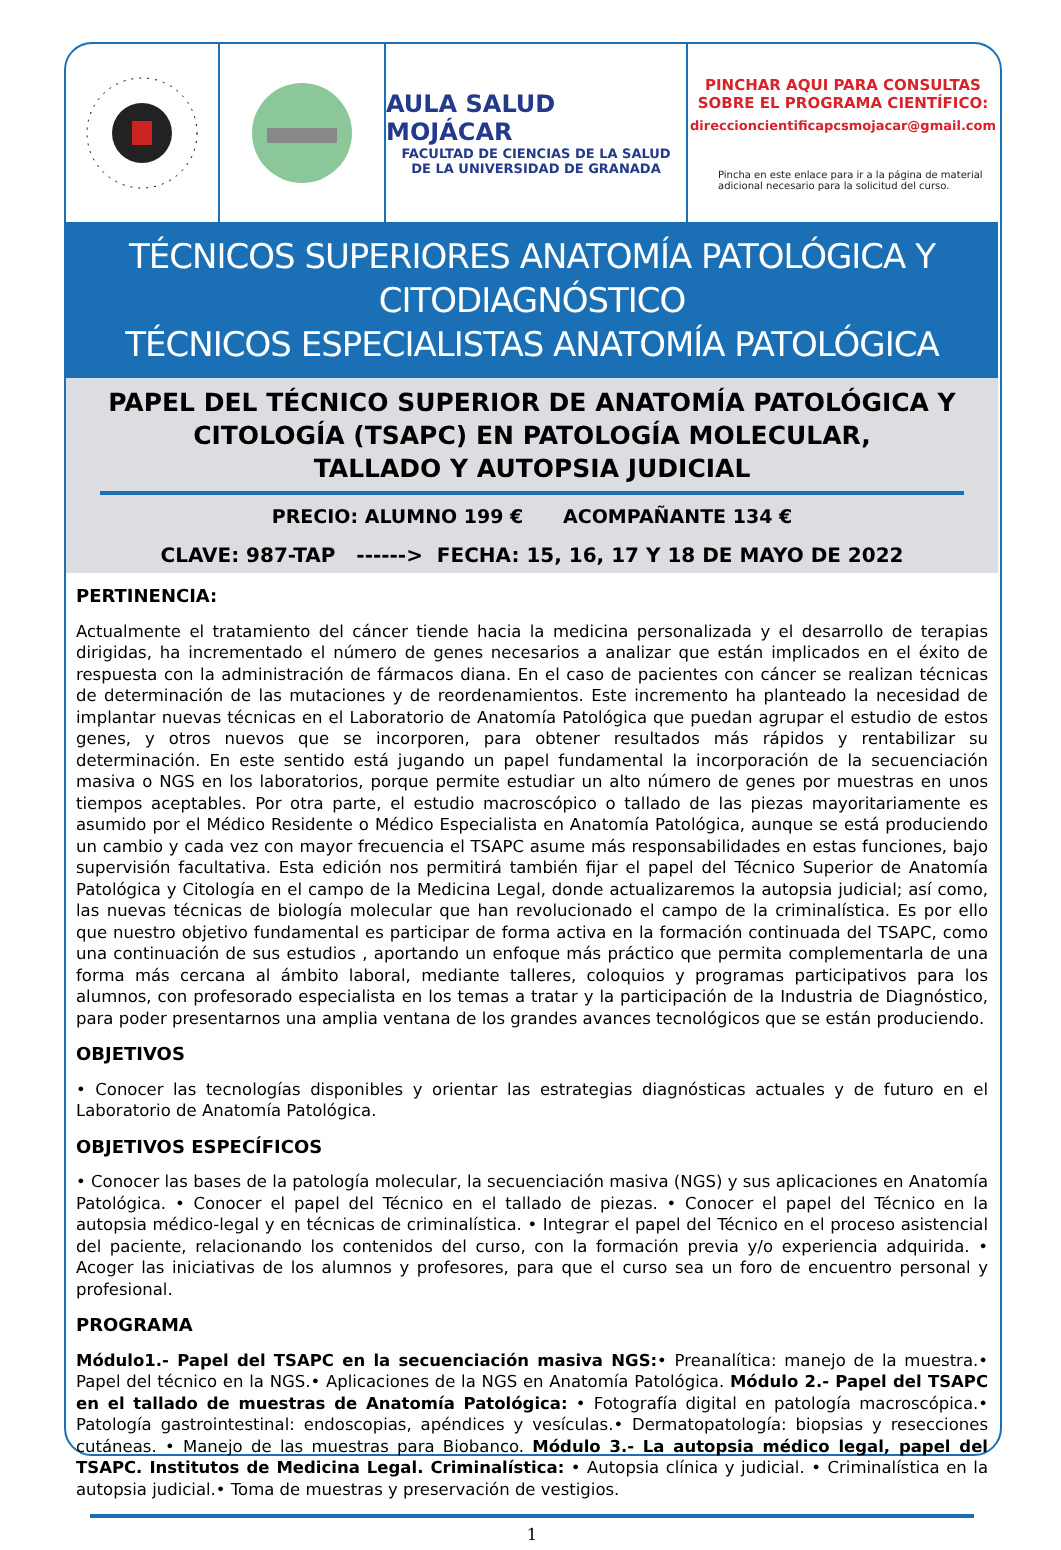AULA SALUD MOJÁCAR
FACULTAD DE CIENCIAS DE LA SALUD
DE LA UNIVERSIDAD DE GRANADA
PINCHAR AQUI PARA CONSULTAS
SOBRE EL PROGRAMA CIENTÍFICO:
direccioncientificapcsmojacar@gmail.com
Pincha en este enlace para ir a la página de material adicional necesario para la solicitud del curso.
TÉCNICOS SUPERIORES ANATOMÍA PATOLÓGICA Y CITODIAGNÓSTICO
TÉCNICOS ESPECIALISTAS ANATOMÍA PATOLÓGICA
PAPEL DEL TÉCNICO SUPERIOR DE ANATOMÍA PATOLÓGICA Y
CITOLOGÍA (TSAPC) EN PATOLOGÍA MOLECULAR,
TALLADO Y AUTOPSIA JUDICIAL
PRECIO: ALUMNO 199 € ACOMPAÑANTE 134 €
CLAVE: 987-TAP ------> FECHA: 15, 16, 17 Y 18 DE MAYO DE 2022
PERTINENCIA:
Actualmente el tratamiento del cáncer tiende hacia la medicina personalizada y el desarrollo de terapias dirigidas, ha incrementado el número de genes necesarios a analizar que están implicados en el éxito de respuesta con la administración de fármacos diana. En el caso de pacientes con cáncer se realizan técnicas de determinación de las mutaciones y de reordenamientos. Este incremento ha planteado la necesidad de implantar nuevas técnicas en el Laboratorio de Anatomía Patológica que puedan agrupar el estudio de estos genes, y otros nuevos que se incorporen, para obtener resultados más rápidos y rentabilizar su determinación. En este sentido está jugando un papel fundamental la incorporación de la secuenciación masiva o NGS en los laboratorios, porque permite estudiar un alto número de genes por muestras en unos tiempos aceptables. Por otra parte, el estudio macroscópico o tallado de las piezas mayoritariamente es asumido por el Médico Residente o Médico Especialista en Anatomía Patológica, aunque se está produciendo un cambio y cada vez con mayor frecuencia el TSAPC asume más responsabilidades en estas funciones, bajo supervisión facultativa. Esta edición nos permitirá también fijar el papel del Técnico Superior de Anatomía Patológica y Citología en el campo de la Medicina Legal, donde actualizaremos la autopsia judicial; así como, las nuevas técnicas de biología molecular que han revolucionado el campo de la criminalística. Es por ello que nuestro objetivo fundamental es participar de forma activa en la formación continuada del TSAPC, como una continuación de sus estudios , aportando un enfoque más práctico que permita complementarla de una forma más cercana al ámbito laboral, mediante talleres, coloquios y programas participativos para los alumnos, con profesorado especialista en los temas a tratar y la participación de la Industria de Diagnóstico, para poder presentarnos una amplia ventana de los grandes avances tecnológicos que se están produciendo.
OBJETIVOS
• Conocer las tecnologías disponibles y orientar las estrategias diagnósticas actuales y de futuro en el Laboratorio de Anatomía Patológica.
OBJETIVOS ESPECÍFICOS
• Conocer las bases de la patología molecular, la secuenciación masiva (NGS) y sus aplicaciones en Anatomía Patológica. • Conocer el papel del Técnico en el tallado de piezas. • Conocer el papel del Técnico en la autopsia médico-legal y en técnicas de criminalística. • Integrar el papel del Técnico en el proceso asistencial del paciente, relacionando los contenidos del curso, con la formación previa y/o experiencia adquirida. • Acoger las iniciativas de los alumnos y profesores, para que el curso sea un foro de encuentro personal y profesional.
PROGRAMA
Módulo1.- Papel del TSAPC en la secuenciación masiva NGS:• Preanalítica: manejo de la muestra.• Papel del técnico en la NGS.• Aplicaciones de la NGS en Anatomía Patológica. Módulo 2.- Papel del TSAPC en el tallado de muestras de Anatomía Patológica: • Fotografía digital en patología macroscópica.• Patología gastrointestinal: endoscopias, apéndices y vesículas.• Dermatopatología: biopsias y resecciones cutáneas. • Manejo de las muestras para Biobanco. Módulo 3.- La autopsia médico legal, papel del TSAPC. Institutos de Medicina Legal. Criminalística: • Autopsia clínica y judicial. • Criminalística en la autopsia judicial.• Toma de muestras y preservación de vestigios.
1